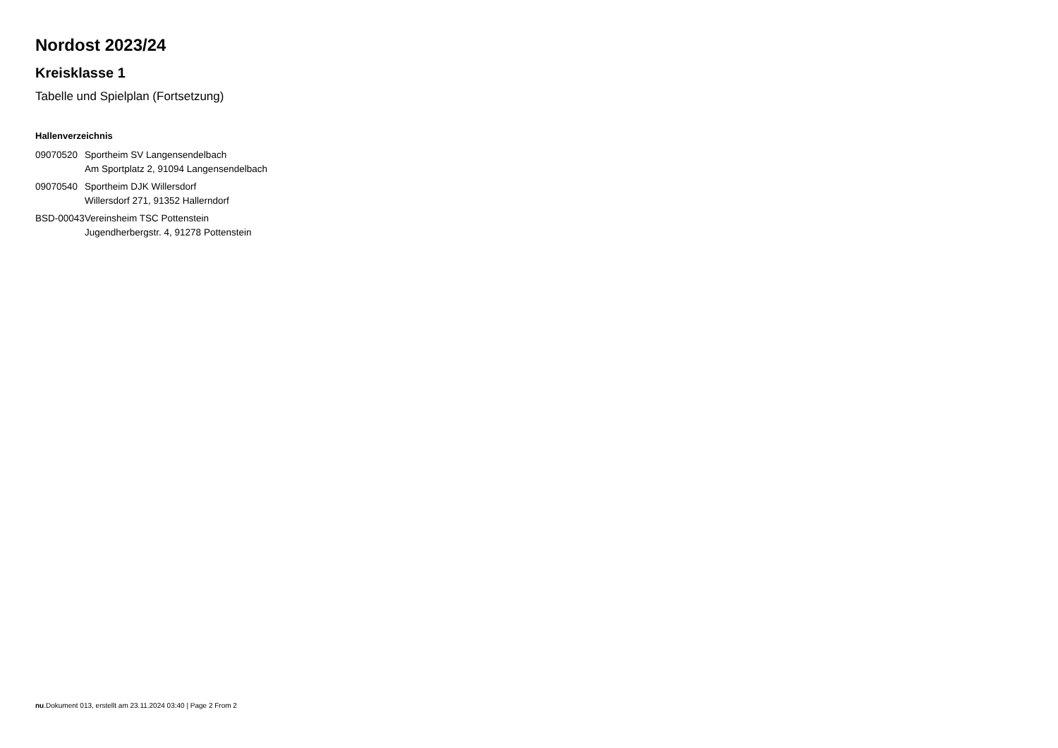Nordost 2023/24
Kreisklasse 1
Tabelle und Spielplan (Fortsetzung)
Hallenverzeichnis
| 09070520 | Sportheim SV Langensendelbach Am Sportplatz 2, 91094 Langensendelbach |
| 09070540 | Sportheim DJK Willersdorf Willersdorf 271, 91352 Hallerndorf |
| BSD-00043 | Vereinsheim TSC Pottenstein Jugendherbergstr. 4, 91278 Pottenstein |
nu.Dokument 013, erstellt am 23.11.2024 03:40 | Page 2 From 2